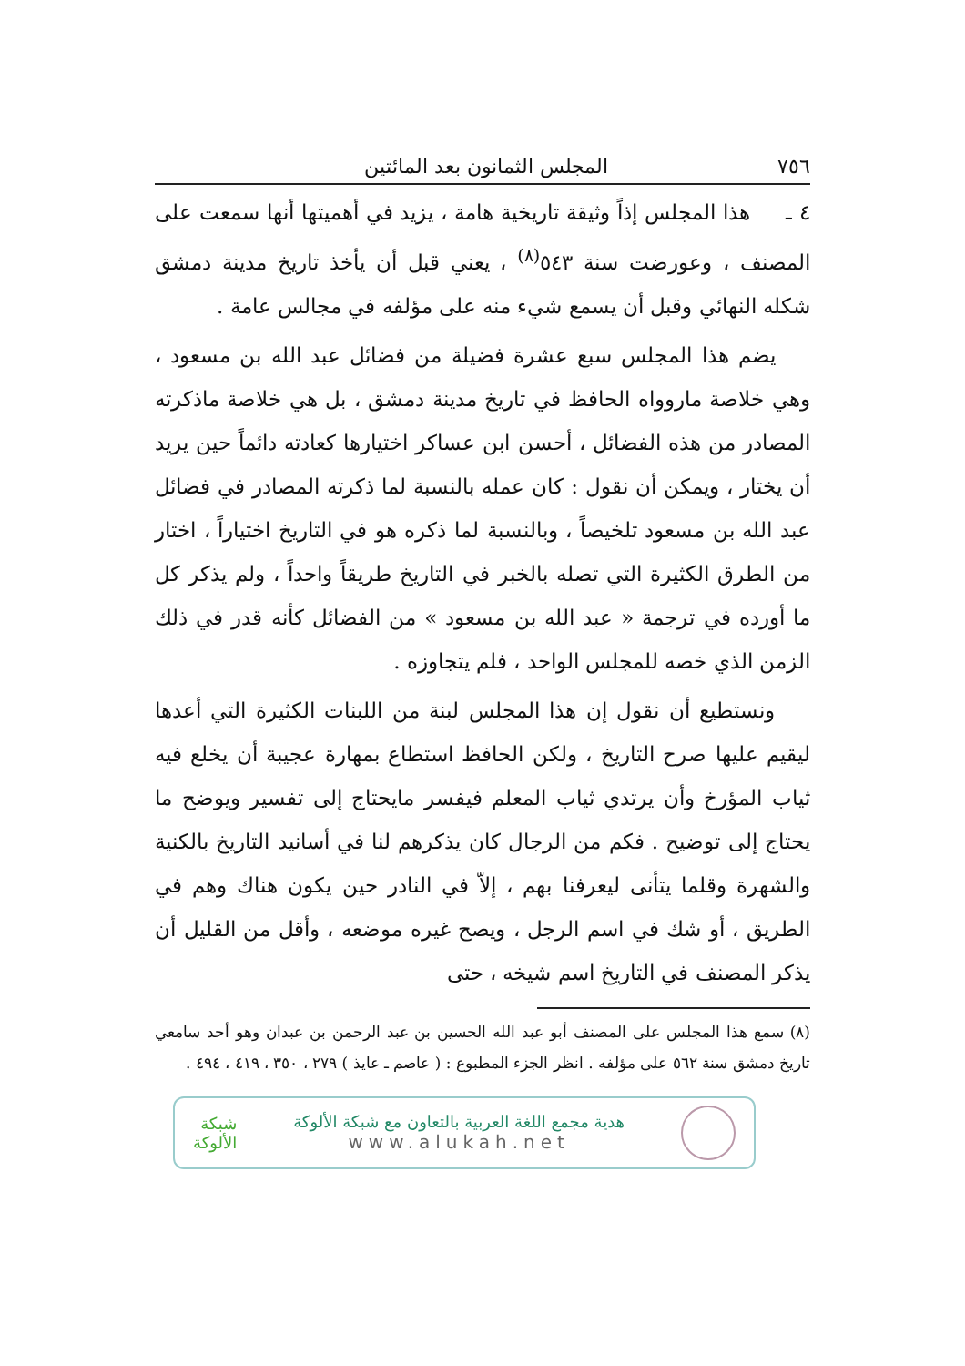٧٥٦ المجلس الثمانون بعد المائتين
٤ ـ هذا المجلس إذاً وثيقة تاريخية هامة ، يزيد في أهميتها أنها سمعت على المصنف ، وعورضت سنة ٥٤٣<sup>(٨)</sup> ، يعني قبل أن يأخذ تاريخ مدينة دمشق شكله النهائي وقبل أن يسمع شيء منه على مؤلفه في مجالس عامة .
يضم هذا المجلس سبع عشرة فضيلة من فضائل عبد الله بن مسعود ، وهي خلاصة ماروواه الحافظ في تاريخ مدينة دمشق ، بل هي خلاصة ماذكرته المصادر من هذه الفضائل ، أحسن ابن عساكر اختيارها كعادته دائماً حين يريد أن يختار ، ويمكن أن نقول : كان عمله بالنسبة لما ذكرته المصادر في فضائل عبد الله بن مسعود تلخيصاً ، وبالنسبة لما ذكره هو في التاريخ اختياراً ، اختار من الطرق الكثيرة التي تصله بالخبر في التاريخ طريقاً واحداً ، ولم يذكر كل ما أورده في ترجمة « عبد الله بن مسعود » من الفضائل كأنه قدر في ذلك الزمن الذي خصه للمجلس الواحد ، فلم يتجاوزه .
ونستطيع أن نقول إن هذا المجلس لبنة من اللبنات الكثيرة التي أعدها ليقيم عليها صرح التاريخ ، ولكن الحافظ استطاع بمهارة عجيبة أن يخلع فيه ثياب المؤرخ وأن يرتدي ثياب المعلم فيفسر مايحتاج إلى تفسير ويوضح ما يحتاج إلى توضيح . فكم من الرجال كان يذكرهم لنا في أسانيد التاريخ بالكنية والشهرة وقلما يتأنى ليعرفنا بهم ، إلاّ في النادر حين يكون هناك وهم في الطريق ، أو شك في اسم الرجل ، ويصح غيره موضعه ، وأقل من القليل أن يذكر المصنف في التاريخ اسم شيخه ، حتى
(٨) سمع هذا المجلس على المصنف أبو عبد الله الحسين بن عبد الرحمن بن عبدان وهو أحد سامعي تاريخ دمشق سنة ٥٦٢ على مؤلفه . انظر الجزء المطبوع : ( عاصم ـ عايذ ) ٢٧٩ ، ٣٥٠ ، ٤١٩ ، ٤٩٤ .
هدية مجمع اللغة العربية بالتعاون مع شبكة الألوكة
www.alukah.net
شبكة
الألوكة